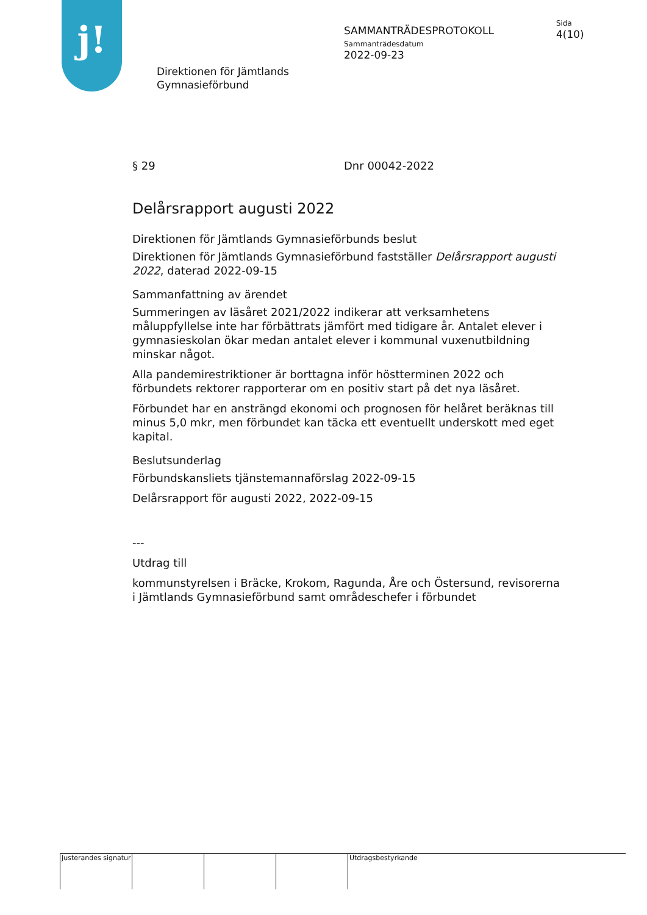j!
Direktionen för Jämtlands
Gymnasieförbund
SAMMANTRÄDESPROTOKOLL
Sammanträdesdatum
2022-09-23
Sida
4(10)
§ 29 Dnr 00042-2022
Delårsrapport augusti 2022
Direktionen för Jämtlands Gymnasieförbunds beslut
Direktionen för Jämtlands Gymnasieförbund fastställer Delårsrapport augusti 2022, daterad 2022-09-15
Sammanfattning av ärendet
Summeringen av läsåret 2021/2022 indikerar att verksamhetens måluppfyllelse inte har förbättrats jämfört med tidigare år. Antalet elever i gymnasieskolan ökar medan antalet elever i kommunal vuxenutbildning minskar något.
Alla pandemirestriktioner är borttagna inför höstterminen 2022 och förbundets rektorer rapporterar om en positiv start på det nya läsåret.
Förbundet har en ansträngd ekonomi och prognosen för helåret beräknas till minus 5,0 mkr, men förbundet kan täcka ett eventuellt underskott med eget kapital.
Beslutsunderlag
Förbundskansliets tjänstemannaförslag 2022-09-15
Delårsrapport för augusti 2022, 2022-09-15
---
Utdrag till
kommunstyrelsen i Bräcke, Krokom, Ragunda, Åre och Östersund, revisorerna i Jämtlands Gymnasieförbund samt områdeschefer i förbundet
Justerandes signatur
Utdragsbestyrkande